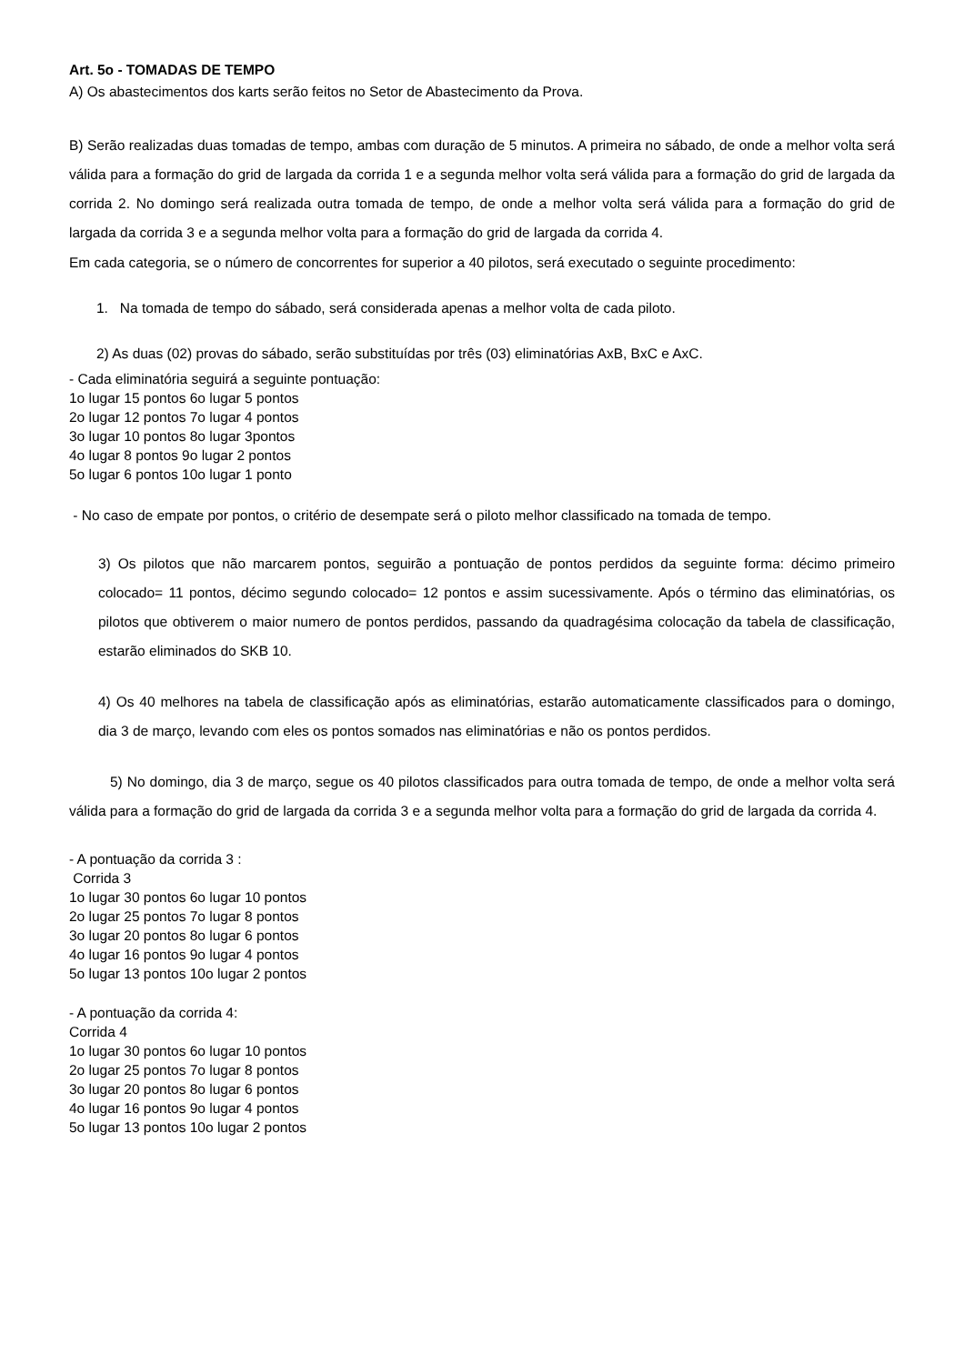Art. 5o - TOMADAS DE TEMPO
A) Os abastecimentos dos karts serão feitos no Setor de Abastecimento da Prova.
B) Serão realizadas duas tomadas de tempo, ambas com duração de 5 minutos. A primeira no sábado, de onde a melhor volta será válida para a formação do grid de largada da corrida 1 e a segunda melhor volta será válida para a formação do grid de largada da corrida 2. No domingo será realizada outra tomada de tempo, de onde a melhor volta será válida para a formação do grid de largada da corrida 3 e a segunda melhor volta para a formação do grid de largada da corrida 4.
Em cada categoria, se o número de concorrentes for superior a 40 pilotos, será executado o seguinte procedimento:
1. Na tomada de tempo do sábado, será considerada apenas a melhor volta de cada piloto.
2) As duas (02) provas do sábado, serão substituídas por três (03) eliminatórias AxB, BxC e AxC.
- Cada eliminatória seguirá a seguinte pontuação:
1o lugar 15 pontos 6o lugar 5 pontos
2o lugar 12 pontos 7o lugar 4 pontos
3o lugar 10 pontos 8o lugar 3pontos
4o lugar 8 pontos 9o lugar 2 pontos
5o lugar 6 pontos 10o lugar 1 ponto
- No caso de empate por pontos, o critério de desempate será o piloto melhor classificado na tomada de tempo.
3) Os pilotos que não marcarem pontos, seguirão a pontuação de pontos perdidos da seguinte forma: décimo primeiro colocado= 11 pontos, décimo segundo colocado= 12 pontos e assim sucessivamente. Após o término das eliminatórias, os pilotos que obtiverem o maior numero de pontos perdidos, passando da quadragésima colocação da tabela de classificação, estarão eliminados do SKB 10.
4) Os 40 melhores na tabela de classificação após as eliminatórias, estarão automaticamente classificados para o domingo, dia 3 de março, levando com eles os pontos somados nas eliminatórias e não os pontos perdidos.
5) No domingo, dia 3 de março, segue os 40 pilotos classificados para outra tomada de tempo, de onde a melhor volta será válida para a formação do grid de largada da corrida 3 e a segunda melhor volta para a formação do grid de largada da corrida 4.
- A pontuação da corrida 3 :
Corrida 3
1o lugar 30 pontos 6o lugar 10 pontos
2o lugar 25 pontos 7o lugar 8 pontos
3o lugar 20 pontos 8o lugar 6 pontos
4o lugar 16 pontos 9o lugar 4 pontos
5o lugar 13 pontos 10o lugar 2 pontos
- A pontuação da corrida 4:
Corrida 4
1o lugar 30 pontos 6o lugar 10 pontos
2o lugar 25 pontos 7o lugar 8 pontos
3o lugar 20 pontos 8o lugar 6 pontos
4o lugar 16 pontos 9o lugar 4 pontos
5o lugar 13 pontos 10o lugar 2 pontos